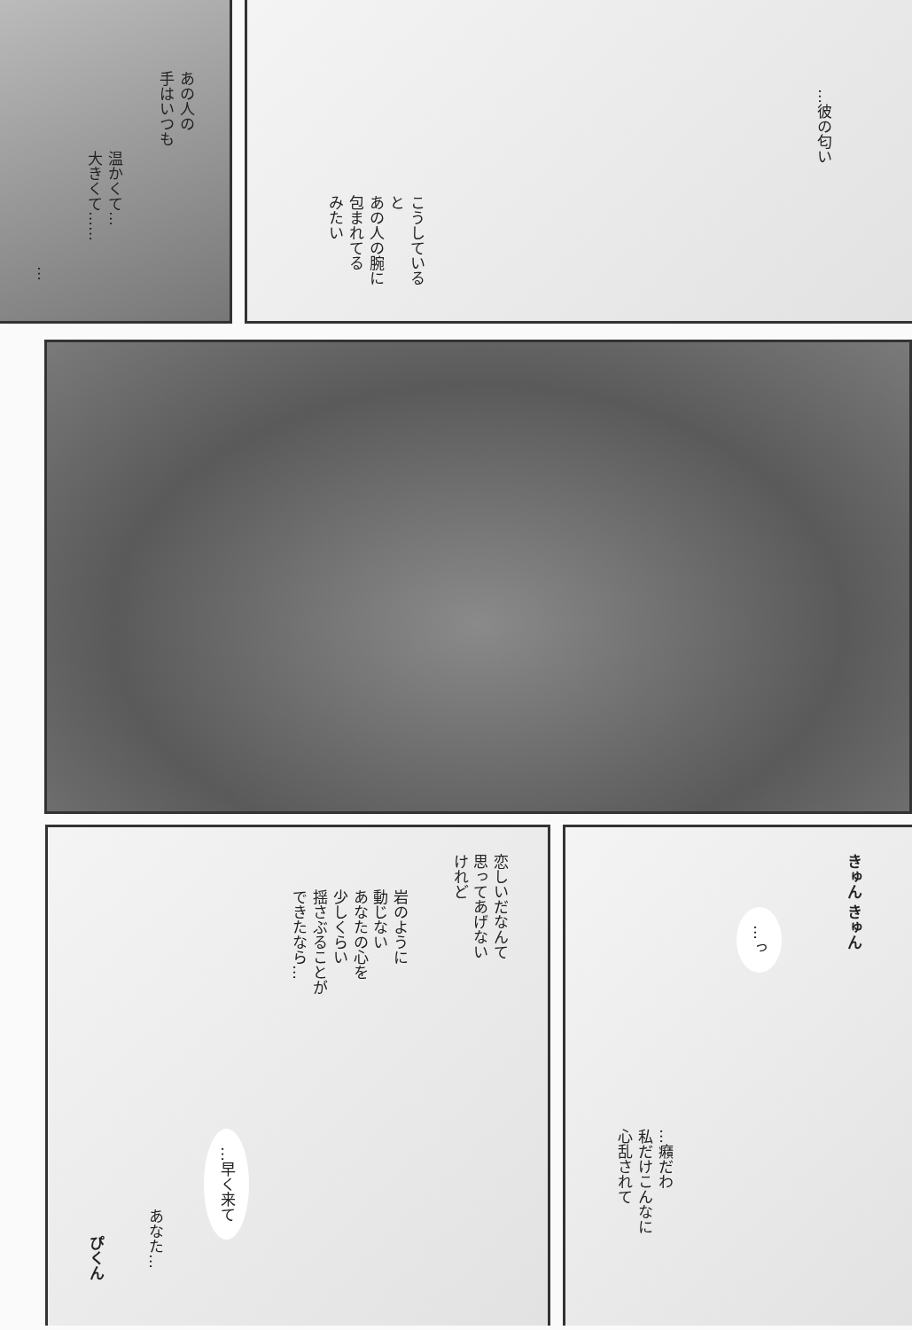…彼の匂い
こうしていると
あの人の腕に
包まれてる
みたい
あの人の
手はいつも
温かくて…
大きくて……
…
きゅん きゅん
…っ
…癪だわ
私だけこんなに
心乱されて
恋しいだなんて
思ってあげない
けれど
岩のように
動じない
あなたの心を
少しくらい
揺さぶることが
できたなら…
…早く来て
あなた…
ぴくん